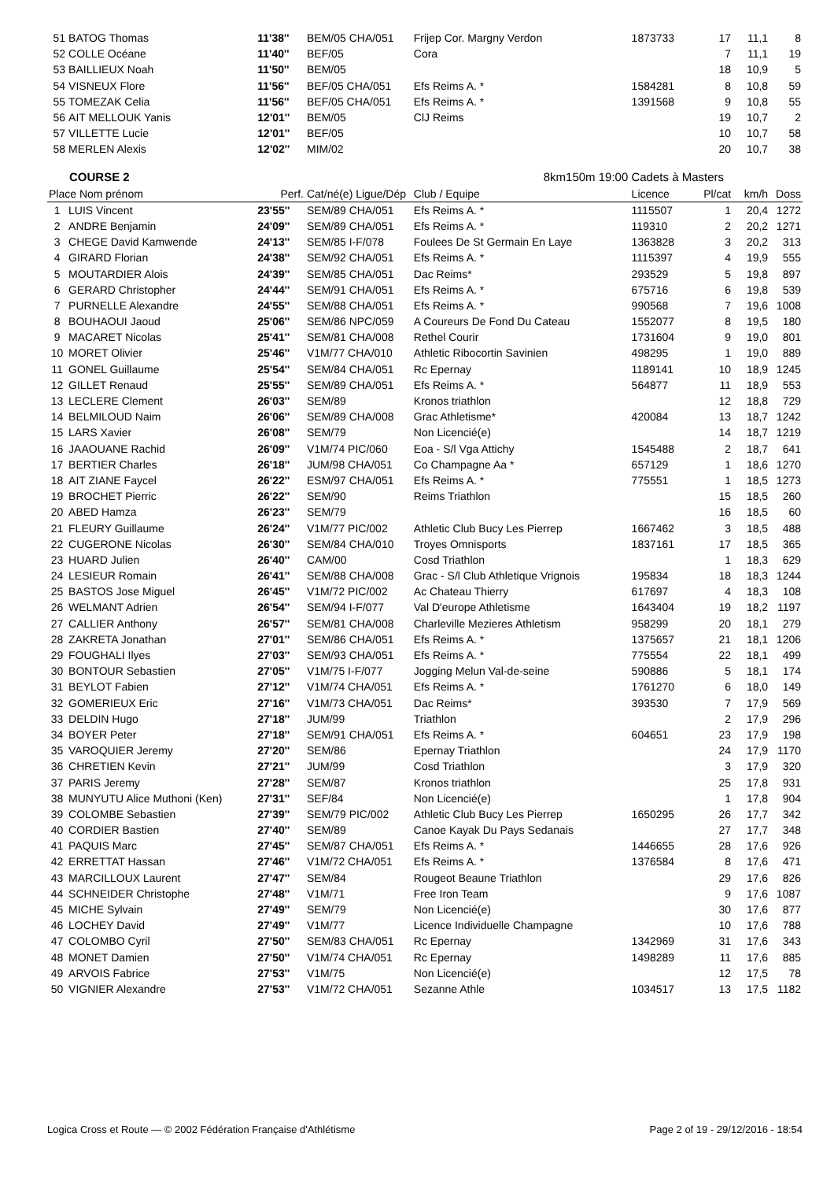| 51 | BATOG Thomas | 11'38'' | BEM/05 CHA/051 | Frijep Cor. Margny Verdon | 1873733 | 17 | 11,1 | 8 |
| 52 | COLLE Océane | 11'40'' | BEF/05 | Cora | | 7 | 11,1 | 19 |
| 53 | BAILLIEUX Noah | 11'50'' | BEM/05 | | | 18 | 10,9 | 5 |
| 54 | VISNEUX Flore | 11'56'' | BEF/05 CHA/051 | Efs Reims A. * | 1584281 | 8 | 10,8 | 59 |
| 55 | TOMEZAK Celia | 11'56'' | BEF/05 CHA/051 | Efs Reims A. * | 1391568 | 9 | 10,8 | 55 |
| 56 | AIT MELLOUK Yanis | 12'01'' | BEM/05 | ClJ Reims | | 19 | 10,7 | 2 |
| 57 | VILLETTE Lucie | 12'01'' | BEF/05 | | | 10 | 10,7 | 58 |
| 58 | MERLEN Alexis | 12'02'' | MIM/02 | | | 20 | 10,7 | 38 |
COURSE 2 8km150m 19:00 Cadets à Masters
| Place Nom prénom | | Perf. | Cat/né(e) Ligue/Dép | Club / Equipe | Licence | Pl/cat | km/h | Doss |
| --- | --- | --- | --- | --- | --- | --- | --- | --- |
| 1 | LUIS Vincent | 23'55'' | SEM/89 CHA/051 | Efs Reims A. * | 1115507 | 1 | 20,4 | 1272 |
| 2 | ANDRE Benjamin | 24'09'' | SEM/89 CHA/051 | Efs Reims A. * | 119310 | 2 | 20,2 | 1271 |
| 3 | CHEGE David Kamwende | 24'13'' | SEM/85 I-F/078 | Foulees De St Germain En Laye | 1363828 | 3 | 20,2 | 313 |
| 4 | GIRARD Florian | 24'38'' | SEM/92 CHA/051 | Efs Reims A. * | 1115397 | 4 | 19,9 | 555 |
| 5 | MOUTARDIER Alois | 24'39'' | SEM/85 CHA/051 | Dac Reims* | 293529 | 5 | 19,8 | 897 |
| 6 | GERARD Christopher | 24'44'' | SEM/91 CHA/051 | Efs Reims A. * | 675716 | 6 | 19,8 | 539 |
| 7 | PURNELLE Alexandre | 24'55'' | SEM/88 CHA/051 | Efs Reims A. * | 990568 | 7 | 19,6 | 1008 |
| 8 | BOUHAOUI Jaoud | 25'06'' | SEM/86 NPC/059 | A Coureurs De Fond Du Cateau | 1552077 | 8 | 19,5 | 180 |
| 9 | MACARET Nicolas | 25'41'' | SEM/81 CHA/008 | Rethel Courir | 1731604 | 9 | 19,0 | 801 |
| 10 | MORET Olivier | 25'46'' | V1M/77 CHA/010 | Athletic Ribocortin Savinien | 498295 | 1 | 19,0 | 889 |
| 11 | GONEL Guillaume | 25'54'' | SEM/84 CHA/051 | Rc Epernay | 1189141 | 10 | 18,9 | 1245 |
| 12 | GILLET Renaud | 25'55'' | SEM/89 CHA/051 | Efs Reims A. * | 564877 | 11 | 18,9 | 553 |
| 13 | LECLERE Clement | 26'03'' | SEM/89 | Kronos triathlon | | 12 | 18,8 | 729 |
| 14 | BELMILOUD Naim | 26'06'' | SEM/89 CHA/008 | Grac Athletisme* | 420084 | 13 | 18,7 | 1242 |
| 15 | LARS Xavier | 26'08'' | SEM/79 | Non Licencié(e) | | 14 | 18,7 | 1219 |
| 16 | JAAOUANE Rachid | 26'09'' | V1M/74 PIC/060 | Eoa - S/l Vga Attichy | 1545488 | 2 | 18,7 | 641 |
| 17 | BERTIER Charles | 26'18'' | JUM/98 CHA/051 | Co Champagne Aa * | 657129 | 1 | 18,6 | 1270 |
| 18 | AIT ZIANE Faycel | 26'22'' | ESM/97 CHA/051 | Efs Reims A. * | 775551 | 1 | 18,5 | 1273 |
| 19 | BROCHET Pierric | 26'22'' | SEM/90 | Reims Triathlon | | 15 | 18,5 | 260 |
| 20 | ABED Hamza | 26'23'' | SEM/79 | | | 16 | 18,5 | 60 |
| 21 | FLEURY Guillaume | 26'24'' | V1M/77 PIC/002 | Athletic Club Bucy Les Pierrep | 1667462 | 3 | 18,5 | 488 |
| 22 | CUGERONE Nicolas | 26'30'' | SEM/84 CHA/010 | Troyes Omnisports | 1837161 | 17 | 18,5 | 365 |
| 23 | HUARD Julien | 26'40'' | CAM/00 | Cosd Triathlon | | 1 | 18,3 | 629 |
| 24 | LESIEUR Romain | 26'41'' | SEM/88 CHA/008 | Grac - S/l Club Athletique Vrignois | 195834 | 18 | 18,3 | 1244 |
| 25 | BASTOS Jose Miguel | 26'45'' | V1M/72 PIC/002 | Ac Chateau Thierry | 617697 | 4 | 18,3 | 108 |
| 26 | WELMANT Adrien | 26'54'' | SEM/94 I-F/077 | Val D'europe Athletisme | 1643404 | 19 | 18,2 | 1197 |
| 27 | CALLIER Anthony | 26'57'' | SEM/81 CHA/008 | Charleville Mezieres Athletism | 958299 | 20 | 18,1 | 279 |
| 28 | ZAKRETA Jonathan | 27'01'' | SEM/86 CHA/051 | Efs Reims A. * | 1375657 | 21 | 18,1 | 1206 |
| 29 | FOUGHALI Ilyes | 27'03'' | SEM/93 CHA/051 | Efs Reims A. * | 775554 | 22 | 18,1 | 499 |
| 30 | BONTOUR Sebastien | 27'05'' | V1M/75 I-F/077 | Jogging Melun Val-de-seine | 590886 | 5 | 18,1 | 174 |
| 31 | BEYLOT Fabien | 27'12'' | V1M/74 CHA/051 | Efs Reims A. * | 1761270 | 6 | 18,0 | 149 |
| 32 | GOMERIEUX Eric | 27'16'' | V1M/73 CHA/051 | Dac Reims* | 393530 | 7 | 17,9 | 569 |
| 33 | DELDIN Hugo | 27'18'' | JUM/99 | Triathlon | | 2 | 17,9 | 296 |
| 34 | BOYER Peter | 27'18'' | SEM/91 CHA/051 | Efs Reims A. * | 604651 | 23 | 17,9 | 198 |
| 35 | VAROQUIER Jeremy | 27'20'' | SEM/86 | Epernay Triathlon | | 24 | 17,9 | 1170 |
| 36 | CHRETIEN Kevin | 27'21'' | JUM/99 | Cosd Triathlon | | 3 | 17,9 | 320 |
| 37 | PARIS Jeremy | 27'28'' | SEM/87 | Kronos triathlon | | 25 | 17,8 | 931 |
| 38 | MUNYUTU Alice Muthoni (Ken) | 27'31'' | SEF/84 | Non Licencié(e) | | 1 | 17,8 | 904 |
| 39 | COLOMBE Sebastien | 27'39'' | SEM/79 PIC/002 | Athletic Club Bucy Les Pierrep | 1650295 | 26 | 17,7 | 342 |
| 40 | CORDIER Bastien | 27'40'' | SEM/89 | Canoe Kayak Du Pays Sedanais | | 27 | 17,7 | 348 |
| 41 | PAQUIS Marc | 27'45'' | SEM/87 CHA/051 | Efs Reims A. * | 1446655 | 28 | 17,6 | 926 |
| 42 | ERRETTAT Hassan | 27'46'' | V1M/72 CHA/051 | Efs Reims A. * | 1376584 | 8 | 17,6 | 471 |
| 43 | MARCILLOUX Laurent | 27'47'' | SEM/84 | Rougeot Beaune Triathlon | | 29 | 17,6 | 826 |
| 44 | SCHNEIDER Christophe | 27'48'' | V1M/71 | Free Iron Team | | 9 | 17,6 | 1087 |
| 45 | MICHE Sylvain | 27'49'' | SEM/79 | Non Licencié(e) | | 30 | 17,6 | 877 |
| 46 | LOCHEY David | 27'49'' | V1M/77 | Licence Individuelle Champagne | | 10 | 17,6 | 788 |
| 47 | COLOMBO Cyril | 27'50'' | SEM/83 CHA/051 | Rc Epernay | 1342969 | 31 | 17,6 | 343 |
| 48 | MONET Damien | 27'50'' | V1M/74 CHA/051 | Rc Epernay | 1498289 | 11 | 17,6 | 885 |
| 49 | ARVOIS Fabrice | 27'53'' | V1M/75 | Non Licencié(e) | | 12 | 17,5 | 78 |
| 50 | VIGNIER Alexandre | 27'53'' | V1M/72 CHA/051 | Sezanne Athle | 1034517 | 13 | 17,5 | 1182 |
Logica Cross et Route — © 2002 Fédération Française d'Athlétisme Page 2 of 19 - 29/12/2016 - 18:54